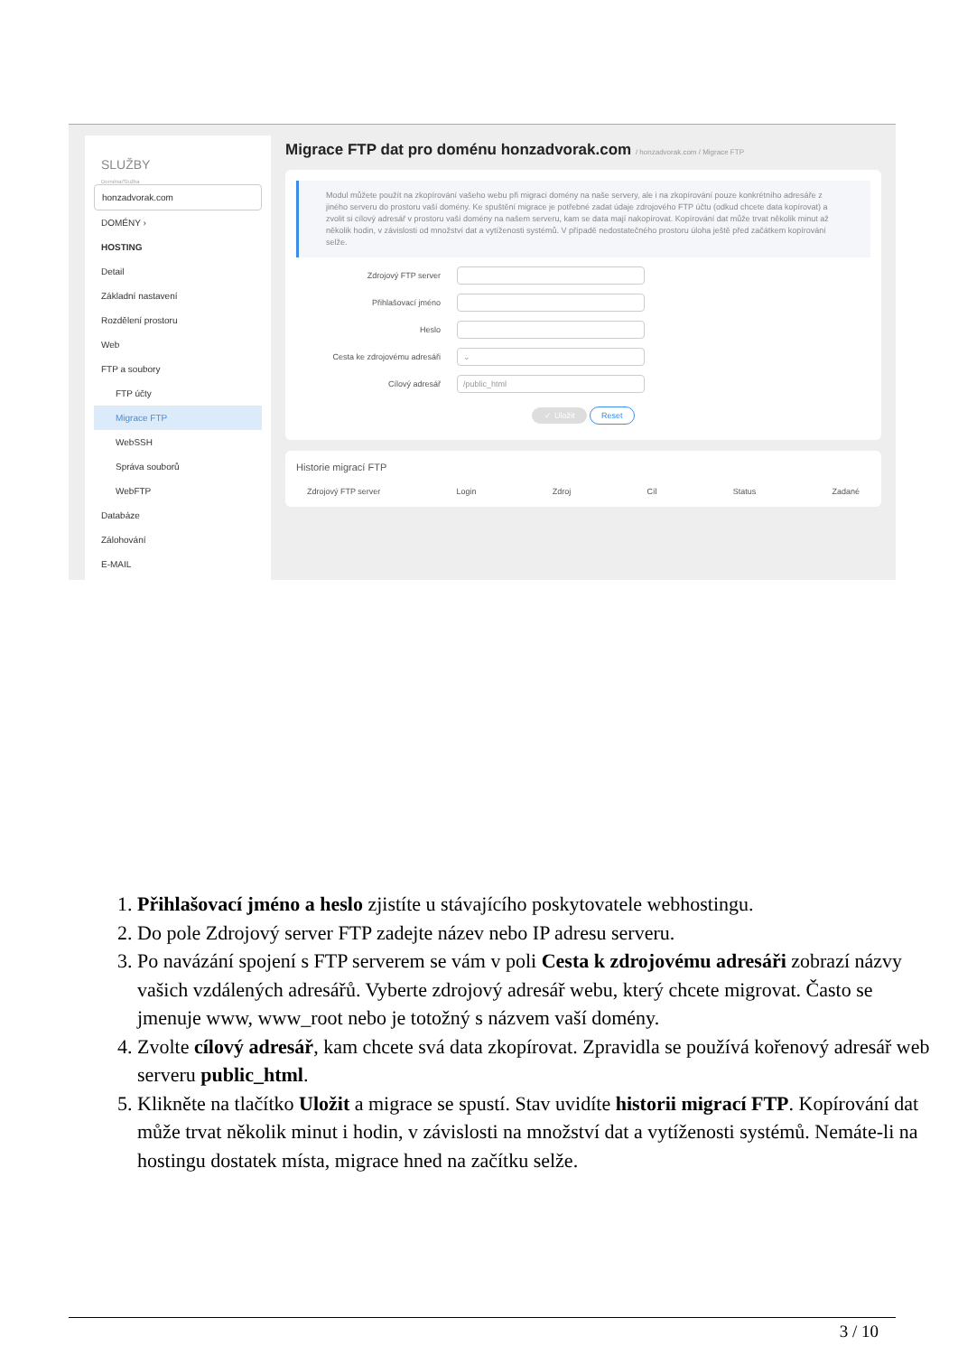SLUŽBY
Doména/Služba
honzadvorak.com
DOMÉNY ›
HOSTING
Detail
Základní nastavení
Rozdělení prostoru
Web
FTP a soubory
FTP účty
Migrace FTP
WebSSH
Správa souborů
WebFTP
Databáze
Zálohování
E-MAIL
Migrace FTP dat pro doménu honzadvorak.com / honzadvorak.com / Migrace FTP
Modul můžete použít na zkopírování vašeho webu při migraci domény na naše servery, ale i na zkopírování pouze konkrétního adresáře z jiného serveru do prostoru vaší domény. Ke spuštění migrace je potřebné zadat údaje zdrojového FTP účtu (odkud chcete data kopírovat) a zvolit si cílový adresář v prostoru vaší domény na našem serveru, kam se data mají nakopírovat. Kopírování dat může trvat několik minut až několik hodin, v závislosti od množství dat a vytíženosti systémů. V případě nedostatečného prostoru úloha ještě před začátkem kopírování selže.
Zdrojový FTP server
Přihlašovací jméno
Heslo
Cesta ke zdrojovému adresáři ⌄
Cílový adresář /public_html
✓ Uložit Reset
Historie migrací FTP
Zdrojový FTP server Login Zdroj Cíl Status Zadané
1. Přihlašovací jméno a heslo zjistíte u stávajícího poskytovatele webhostingu.
2. Do pole Zdrojový server FTP zadejte název nebo IP adresu serveru.
3. Po navázání spojení s FTP serverem se vám v poli Cesta k zdrojovému adresáři zobrazí názvy vašich vzdálených adresářů. Vyberte zdrojový adresář webu, který chcete migrovat. Často se jmenuje www, www_root nebo je totožný s názvem vaší domény.
4. Zvolte cílový adresář, kam chcete svá data zkopírovat. Zpravidla se používá kořenový adresář web serveru public_html.
5. Klikněte na tlačítko Uložit a migrace se spustí. Stav uvidíte historii migrací FTP. Kopírování dat může trvat několik minut i hodin, v závislosti na množství dat a vytíženosti systémů. Nemáte-li na hostingu dostatek místa, migrace hned na začítku selže.
3 / 10